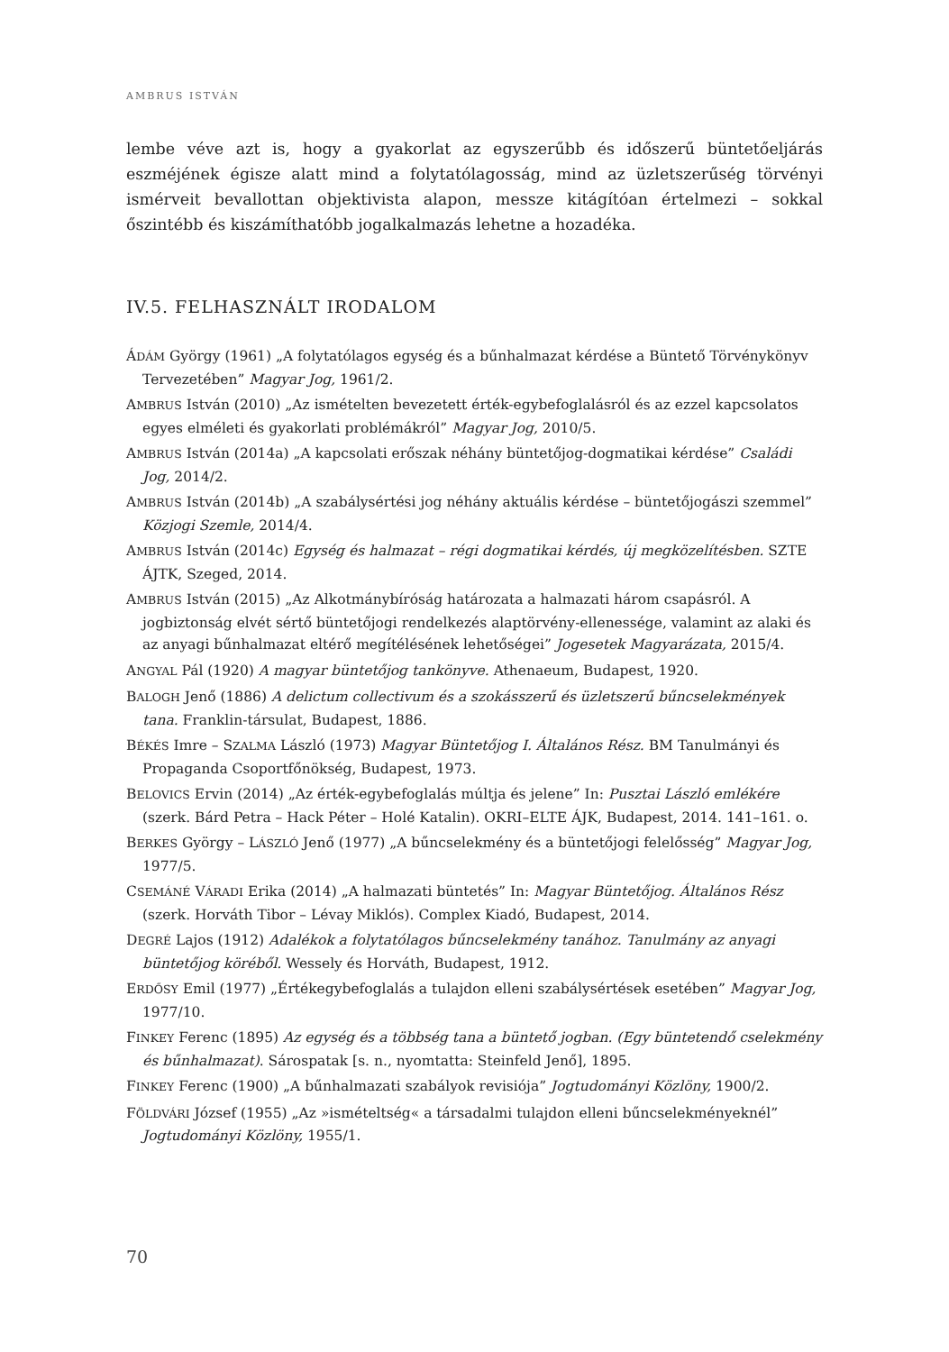AMBRUS ISTVÁN
lembe véve azt is, hogy a gyakorlat az egyszerűbb és időszerű büntetőeljárás eszméjének égisze alatt mind a folytatólagosság, mind az üzletszerűség törvényi ismérveit bevallottan objektivista alapon, messze kitágítóan értelmezi – sokkal őszintébb és kiszámíthatóbb jogalkalmazás lehetne a hozadéka.
IV.5. FELHASZNÁLT IRODALOM
ÁDÁM György (1961) „A folytatólagos egység és a bűnhalmazat kérdése a Büntető Törvénykönyv Tervezetében” Magyar Jog, 1961/2.
AMBRUS István (2010) „Az ismételten bevezetett érték-egybefoglalásról és az ezzel kapcsolatos egyes elméleti és gyakorlati problémákról” Magyar Jog, 2010/5.
AMBRUS István (2014a) „A kapcsolati erőszak néhány büntetőjog-dogmatikai kérdése” Családi Jog, 2014/2.
AMBRUS István (2014b) „A szabálysértési jog néhány aktuális kérdése – büntetőjogászi szemmel” Közjogi Szemle, 2014/4.
AMBRUS István (2014c) Egység és halmazat – régi dogmatikai kérdés, új megközelítésben. SZTE ÁJTK, Szeged, 2014.
AMBRUS István (2015) „Az Alkotmánybíróság határozata a halmazati három csapásról. A jogbiztonság elvét sértő büntetőjogi rendelkezés alaptörvény-ellenessége, valamint az alaki és az anyagi bűnhalmazat eltérő megítélésének lehetőségei” Jogesetek Magyarázata, 2015/4.
ANGYAL Pál (1920) A magyar büntetőjog tankönyve. Athenaeum, Budapest, 1920.
BALOGH Jenő (1886) A delictum collectivum és a szokásszerű és üzletszerű bűncselekmények tana. Franklin-társulat, Budapest, 1886.
BÉKÉS Imre – SZALMA László (1973) Magyar Büntetőjog I. Általános Rész. BM Tanulmányi és Propaganda Csoportfőnökség, Budapest, 1973.
BELOVICS Ervin (2014) „Az érték-egybefoglalás múltja és jelene” In: Pusztai László emlékére (szerk. Bárd Petra – Hack Péter – Holé Katalin). OKRI–ELTE ÁJK, Budapest, 2014. 141–161. o.
BERKES György – LÁSZLÓ Jenő (1977) „A bűncselekmény és a büntetőjogi felelősség” Magyar Jog, 1977/5.
CSEMÁNÉ VÁRADI Erika (2014) „A halmazati büntetés” In: Magyar Büntetőjog. Általános Rész (szerk. Horváth Tibor – Lévay Miklós). Complex Kiadó, Budapest, 2014.
DEGRÉ Lajos (1912) Adalékok a folytatólagos bűncselekmény tanához. Tanulmány az anyagi büntetőjog köréből. Wessely és Horváth, Budapest, 1912.
ERDŐSY Emil (1977) „Értékegybefoglalás a tulajdon elleni szabálysértések esetében” Magyar Jog, 1977/10.
FINKEY Ferenc (1895) Az egység és a többség tana a büntető jogban. (Egy büntetendő cselekmény és bűnhalmazat). Sárospatak [s. n., nyomtatta: Steinfeld Jenő], 1895.
FINKEY Ferenc (1900) „A bűnhalmazati szabályok revisiója” Jogtudományi Közlöny, 1900/2.
FÖLDVÁRI József (1955) „Az »ismételtség« a társadalmi tulajdon elleni bűncselekményeknél” Jogtudományi Közlöny, 1955/1.
70